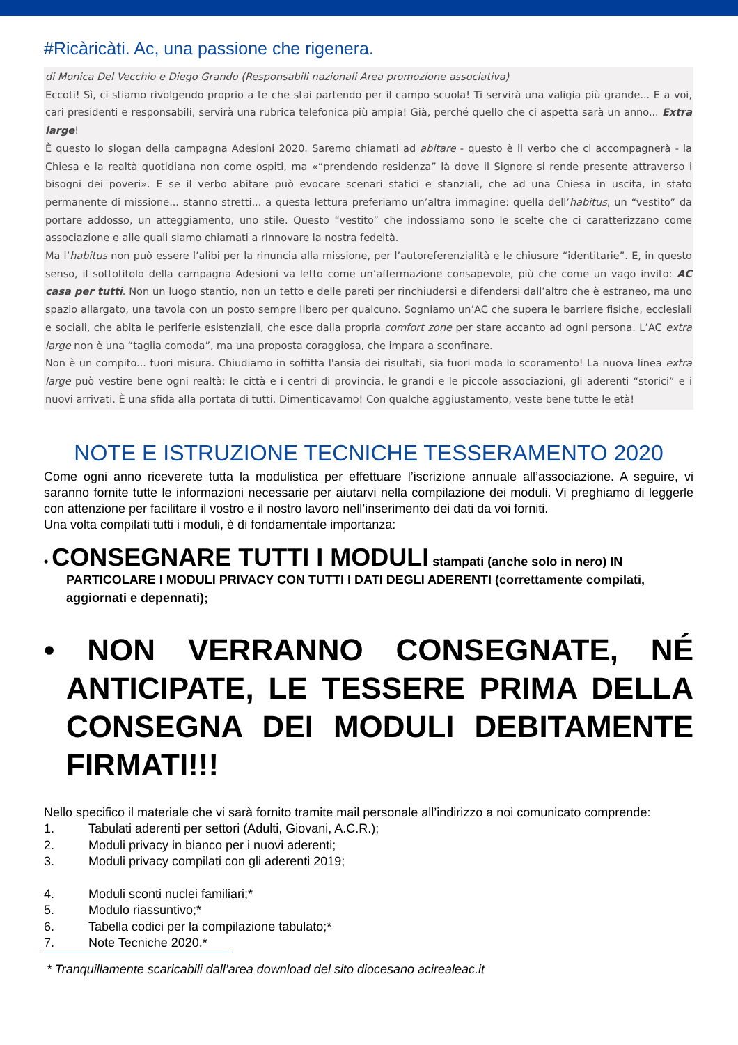#Ricàricàti. Ac, una passione che rigenera.
di Monica Del Vecchio e Diego Grando (Responsabili nazionali Area promozione associativa)
Eccoti! Sì, ci stiamo rivolgendo proprio a te che stai partendo per il campo scuola! Ti servirà una valigia più grande... E a voi, cari presidenti e responsabili, servirà una rubrica telefonica più ampia! Già, perché quello che ci aspetta sarà un anno... Extra large!
È questo lo slogan della campagna Adesioni 2020. Saremo chiamati ad abitare - questo è il verbo che ci accompagnerà - la Chiesa e la realtà quotidiana non come ospiti, ma «“prendendo residenza” là dove il Signore si rende presente attraverso i bisogni dei poveri». E se il verbo abitare può evocare scenari statici e stanziali, che ad una Chiesa in uscita, in stato permanente di missione... stanno stretti... a questa lettura preferiamo un’altra immagine: quella dell’habitus, un “vestito” da portare addosso, un atteggiamento, uno stile. Questo “vestito” che indossiamo sono le scelte che ci caratterizzano come associazione e alle quali siamo chiamati a rinnovare la nostra fedeltà.
Ma l’habitus non può essere l’alibi per la rinuncia alla missione, per l’autoreferenzialità e le chiusure “identitarie”. E, in questo senso, il sottotitolo della campagna Adesioni va letto come un’affermazione consapevole, più che come un vago invito: AC casa per tutti. Non un luogo stantio, non un tetto e delle pareti per rinchiudersi e difendersi dall’altro che è estraneo, ma uno spazio allargato, una tavola con un posto sempre libero per qualcuno. Sogniamo un’AC che supera le barriere fisiche, ecclesiali e sociali, che abita le periferie esistenziali, che esce dalla propria comfort zone per stare accanto ad ogni persona. L’AC extra large non è una “taglia comoda”, ma una proposta coraggiosa, che impara a sconfinare.
Non è un compito... fuori misura. Chiudiamo in soffitta l'ansia dei risultati, sia fuori moda lo scoramento! La nuova linea extra large può vestire bene ogni realtà: le città e i centri di provincia, le grandi e le piccole associazioni, gli aderenti “storici” e i nuovi arrivati. È una sfida alla portata di tutti. Dimenticavamo! Con qualche aggiustamento, veste bene tutte le età!
NOTE E ISTRUZIONE TECNICHE TESSERAMENTO 2020
Come ogni anno riceverete tutta la modulistica per effettuare l’iscrizione annuale all’associazione. A seguire, vi saranno fornite tutte le informazioni necessarie per aiutarvi nella compilazione dei moduli. Vi preghiamo di leggerle con attenzione per facilitare il vostro e il nostro lavoro nell’inserimento dei dati da voi forniti.
Una volta compilati tutti i moduli, è di fondamentale importanza:
• CONSEGNARE TUTTI I MODULI stampati (anche solo in nero) IN PARTICOLARE I MODULI PRIVACY CON TUTTI I DATI DEGLI ADERENTI (correttamente compilati, aggiornati e depennati);
• NON VERRANNO CONSEGNATE, NÉ ANTICIPATE, LE TESSERE PRIMA DELLA CONSEGNA DEI MODULI DEBITAMENTE FIRMATI!!!
Nello specifico il materiale che vi sarà fornito tramite mail personale all’indirizzo a noi comunicato comprende:
1. Tabulati aderenti per settori (Adulti, Giovani, A.C.R.);
2. Moduli privacy in bianco per i nuovi aderenti;
3. Moduli privacy compilati con gli aderenti 2019;
4. Moduli sconti nuclei familiari;*
5. Modulo riassuntivo;*
6. Tabella codici per la compilazione tabulato;*
7. Note Tecniche 2020.*
* Tranquillamente scaricabili dall’area download del sito diocesano acirealeac.it